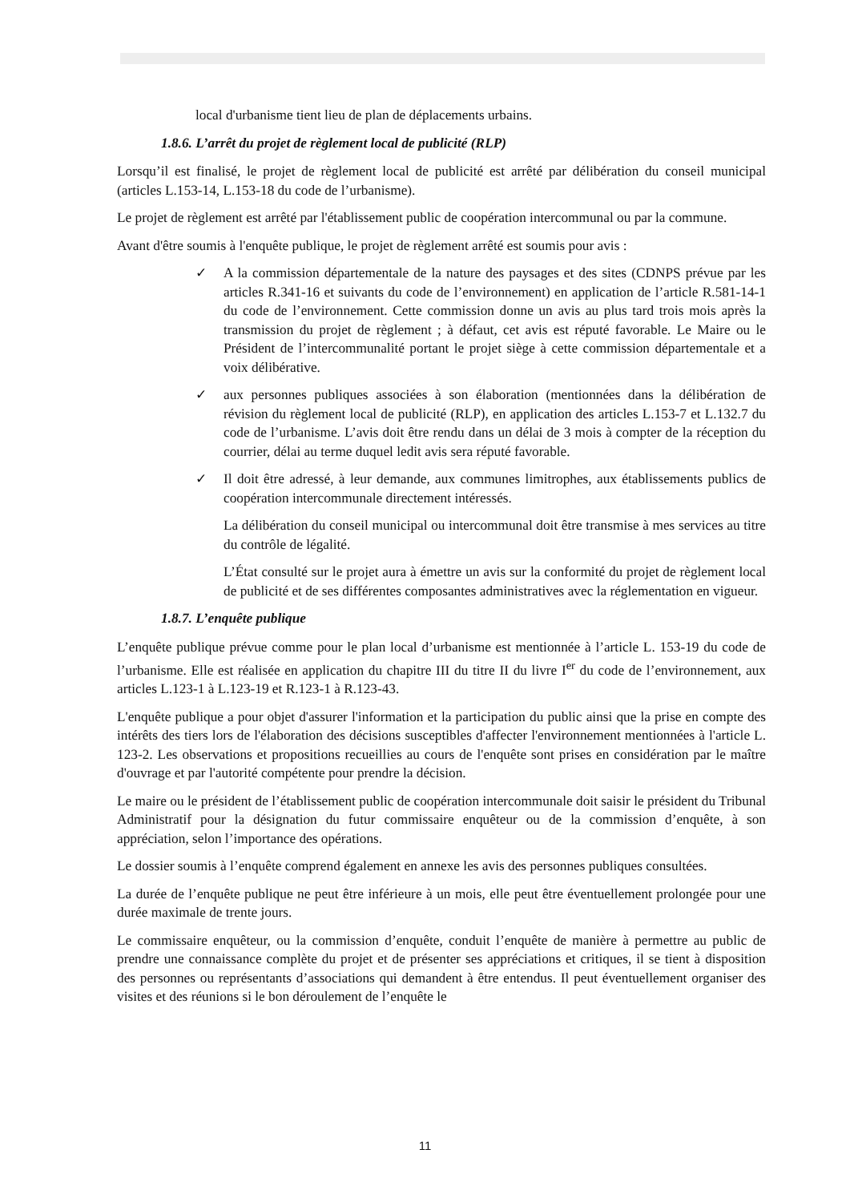local d'urbanisme tient lieu de plan de déplacements urbains.
1.8.6. L’arrêt du projet de règlement local de publicité (RLP)
Lorsqu’il est finalisé, le projet de règlement local de publicité est arrêté par délibération du conseil municipal (articles L.153-14, L.153-18 du code de l’urbanisme).
Le projet de règlement est arrêté par l'établissement public de coopération intercommunal ou par la commune.
Avant d'être soumis à l'enquête publique, le projet de règlement arrêté est soumis pour avis :
✓ A la commission départementale de la nature des paysages et des sites (CDNPS prévue par les articles R.341-16 et suivants du code de l’environnement) en application de l’article R.581-14-1 du code de l’environnement. Cette commission donne un avis au plus tard trois mois après la transmission du projet de règlement ; à défaut, cet avis est réputé favorable. Le Maire ou le Président de l’intercommunalité portant le projet siège à cette commission départementale et a voix délibérative.
✓ aux personnes publiques associées à son élaboration (mentionnées dans la délibération de révision du règlement local de publicité (RLP), en application des articles L.153-7 et L.132.7 du code de l’urbanisme. L’avis doit être rendu dans un délai de 3 mois à compter de la réception du courrier, délai au terme duquel ledit avis sera réputé favorable.
✓ Il doit être adressé, à leur demande, aux communes limitrophes, aux établissements publics de coopération intercommunale directement intéressés.
La délibération du conseil municipal ou intercommunal doit être transmise à mes services au titre du contrôle de légalité.
L’État consulté sur le projet aura à émettre un avis sur la conformité du projet de règlement local de publicité et de ses différentes composantes administratives avec la réglementation en vigueur.
1.8.7. L’enquête publique
L’enquête publique prévue comme pour le plan local d’urbanisme est mentionnée à l’article L. 153-19 du code de l’urbanisme. Elle est réalisée en application du chapitre III du titre II du livre I<sup>er</sup> du code de l’environnement, aux articles L.123-1 à L.123-19 et R.123-1 à R.123-43.
L'enquête publique a pour objet d'assurer l'information et la participation du public ainsi que la prise en compte des intérêts des tiers lors de l'élaboration des décisions susceptibles d'affecter l'environnement mentionnées à l'article L. 123-2. Les observations et propositions recueillies au cours de l'enquête sont prises en considération par le maître d'ouvrage et par l'autorité compétente pour prendre la décision.
Le maire ou le président de l’établissement public de coopération intercommunale doit saisir le président du Tribunal Administratif pour la désignation du futur commissaire enquêteur ou de la commission d’enquête, à son appréciation, selon l’importance des opérations.
Le dossier soumis à l’enquête comprend également en annexe les avis des personnes publiques consultées.
La durée de l’enquête publique ne peut être inférieure à un mois, elle peut être éventuellement prolongée pour une durée maximale de trente jours.
Le commissaire enquêteur, ou la commission d’enquête, conduit l’enquête de manière à permettre au public de prendre une connaissance complète du projet et de présenter ses appréciations et critiques, il se tient à disposition des personnes ou représentants d’associations qui demandent à être entendus. Il peut éventuellement organiser des visites et des réunions si le bon déroulement de l’enquête le
11